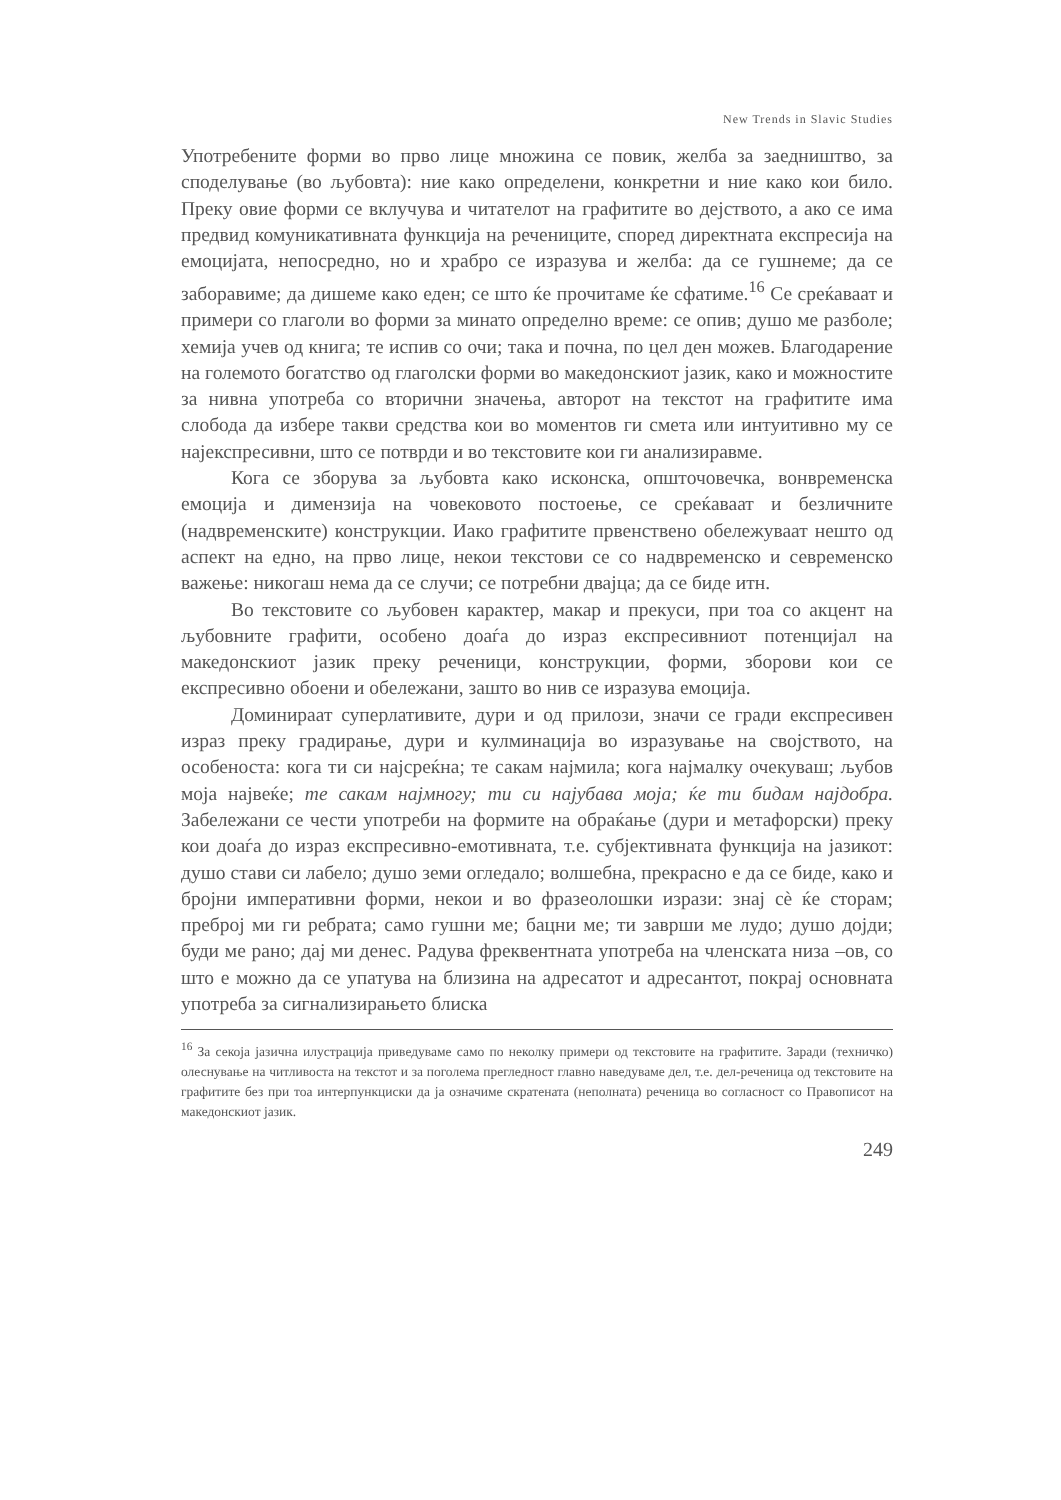New Trends in Slavic Studies
Употребените форми во прво лице множина се повик, желба за заедништво, за споделување (во љубовта): ние како определени, конкретни и ние како кои било. Преку овие форми се вклучува и читателот на графитите во дејството, а ако се има предвид комуникативната функција на речениците, според директната експресија на емоцијата, непосредно, но и храбро се изразува и желба: да се гушнеме; да се заборавиме; да дишеме како еден; се што ќе прочитаме ќе сфатиме.<sup>16</sup> Се среќаваат и примери со глаголи во форми за минато определно време: се опив; душо ме разболе; хемија учев од книга; те испив со очи; така и почна, по цел ден можев. Благодарение на големото богатство од глаголски форми во македонскиот јазик, како и можностите за нивна употреба со вторични значења, авторот на текстот на графитите има слобода да избере такви средства кои во моментов ги смета или интуитивно му се најекспресивни, што се потврди и во текстовите кои ги анализиравме.
Кога се зборува за љубовта како исконска, општочовечка, вонвременска емоција и димензија на човековото постоење, се среќаваат и безличните (надвременските) конструкции. Иако графитите првенствено обележуваат нешто од аспект на едно, на прво лице, некои текстови се со надвременско и севременско важење: никогаш нема да се случи; се потребни двајца; да се биде итн.
Во текстовите со љубовен карактер, макар и прекуси, при тоа со акцент на љубовните графити, особено доаѓа до израз експресивниот потенцијал на македонскиот јазик преку реченици, конструкции, форми, зборови кои се експресивно обоени и обележани, зашто во нив се изразува емоција.
Доминираат суперлативите, дури и од прилози, значи се гради експресивен израз преку градирање, дури и кулминација во изразување на својството, на особеноста: кога ти си најсреќна; те сакам најмила; кога најмалку очекуваш; љубов моја највеќе; те сакам најмногу; ти си најубава моја; ќе ти бидам најдобра. Забележани се чести употреби на формите на обраќање (дури и метафорски) преку кои доаѓа до израз експресивно-емотивната, т.е. субјективната функција на јазикот: душо стави си лабело; душо земи огледало; волшебна, прекрасно е да се биде, како и бројни императивни форми, некои и во фразеолошки изрази: знај сè ќе сторам; преброј ми ги ребрата; само гушни ме; бацни ме; ти заврши ме лудо; душо дојди; буди ме рано; дај ми денес. Радува фреквентната употреба на членската низа –ов, со што е можно да се упатува на близина на адресатот и адресантот, покрај основната употреба за сигнализирањето блиска
<sup>16</sup> За секоја јазична илустрација приведуваме само по неколку примери од текстовите на графитите. Заради (техничко) олеснување на читливоста на текстот и за поголема прегледност главно наведуваме дел, т.е. дел-реченица од текстовите на графитите без при тоа интерпункциски да ја означиме скратената (неполната) реченица во согласност со Правописот на македонскиот јазик.
249